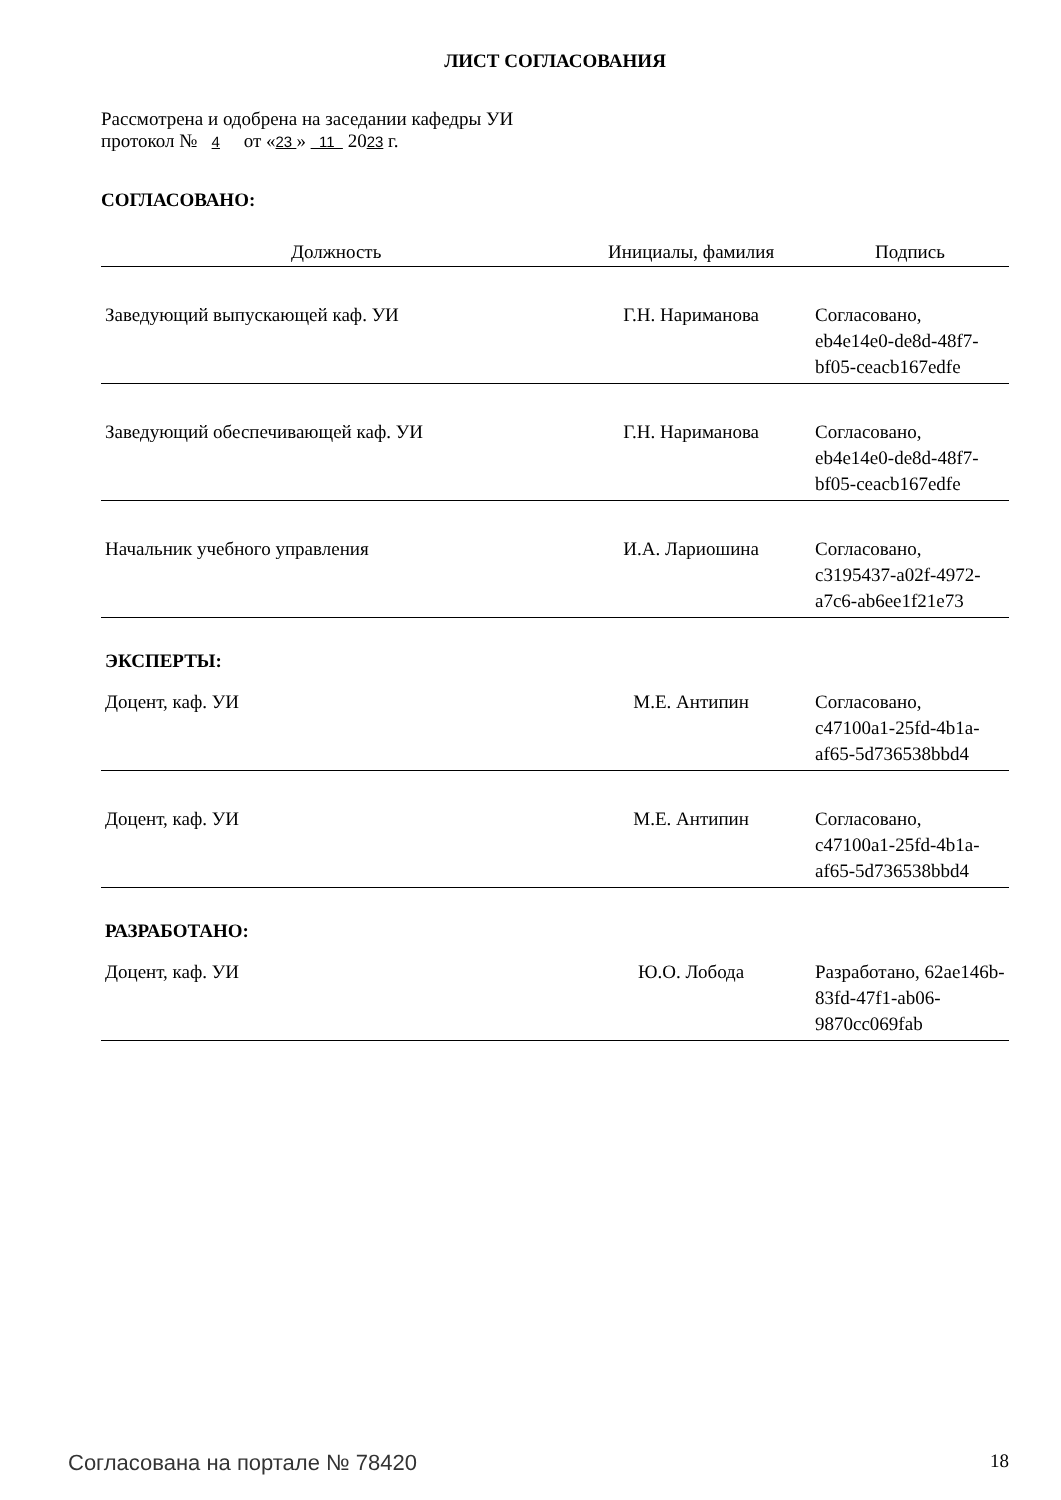ЛИСТ СОГЛАСОВАНИЯ
Рассмотрена и одобрена на заседании кафедры УИ
протокол № 4 от «23 » 11 2023 г.
СОГЛАСОВАНО:
| Должность | Инициалы, фамилия | Подпись |
| --- | --- | --- |
| Заведующий выпускающей каф. УИ | Г.Н. Нариманова | Согласовано, eb4e14e0-de8d-48f7-bf05-ceacb167edfe |
| Заведующий обеспечивающей каф. УИ | Г.Н. Нариманова | Согласовано, eb4e14e0-de8d-48f7-bf05-ceacb167edfe |
| Начальник учебного управления | И.А. Лариошина | Согласовано, c3195437-a02f-4972-a7c6-ab6ee1f21e73 |
| ЭКСПЕРТЫ: | | |
| Доцент, каф. УИ | М.Е. Антипин | Согласовано, c47100a1-25fd-4b1a-af65-5d736538bbd4 |
| Доцент, каф. УИ | М.Е. Антипин | Согласовано, c47100a1-25fd-4b1a-af65-5d736538bbd4 |
| РАЗРАБОТАНО: | | |
| Доцент, каф. УИ | Ю.О. Лобода | Разработано, 62ae146b-83fd-47f1-ab06-9870cc069fab |
Согласована на портале № 78420 18